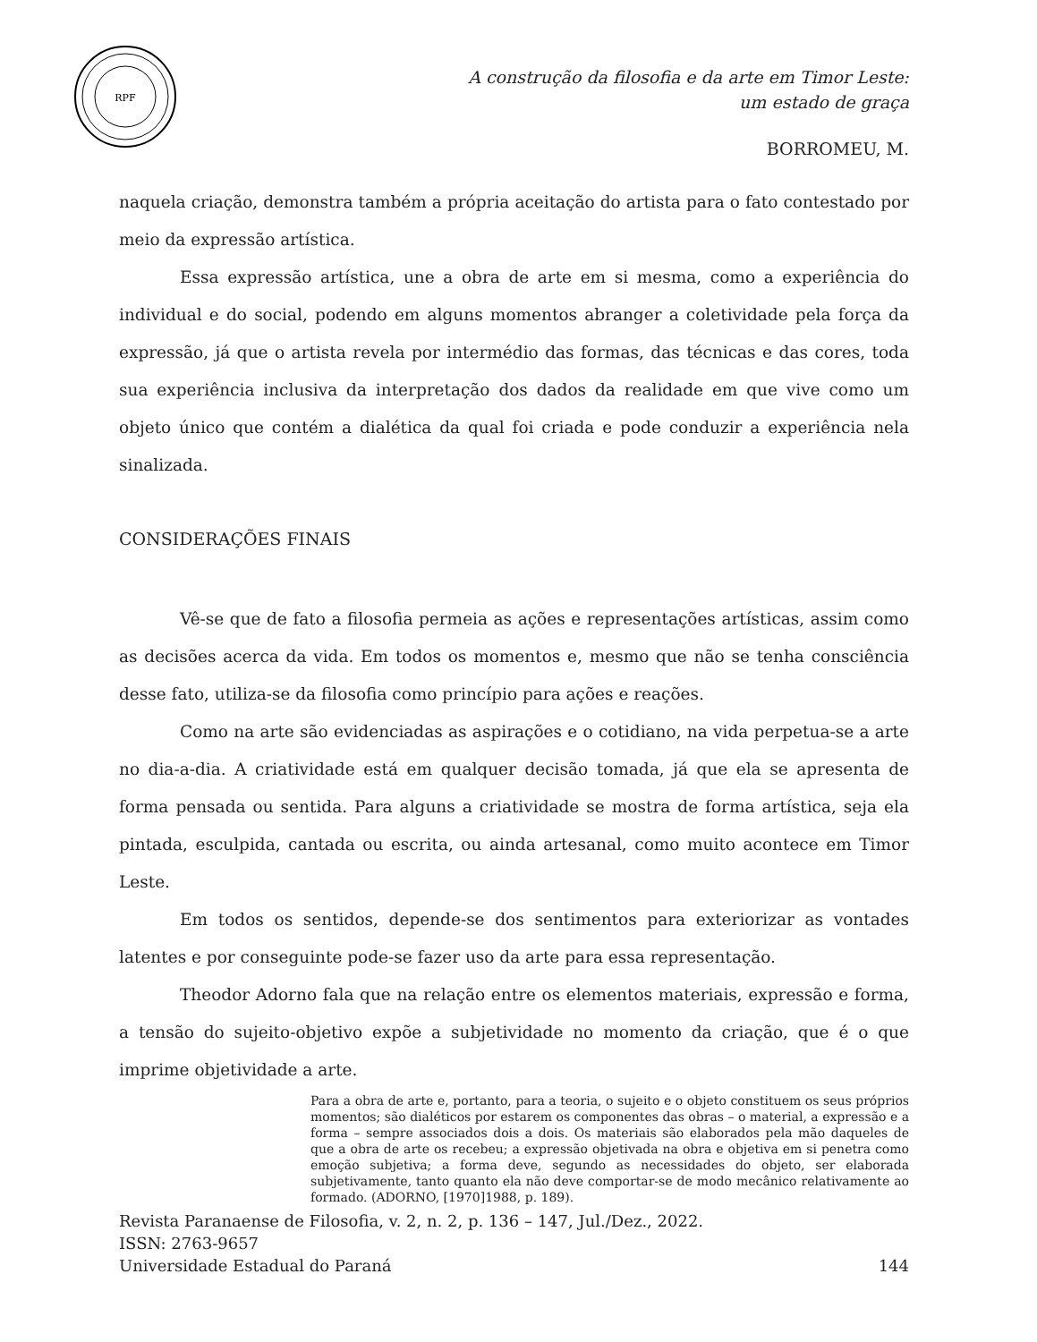RPF
A construção da filosofia e da arte em Timor Leste:
um estado de graça
BORROMEU, M.
naquela criação, demonstra também a própria aceitação do artista para o fato contestado por meio da expressão artística.
Essa expressão artística, une a obra de arte em si mesma, como a experiência do individual e do social, podendo em alguns momentos abranger a coletividade pela força da expressão, já que o artista revela por intermédio das formas, das técnicas e das cores, toda sua experiência inclusiva da interpretação dos dados da realidade em que vive como um objeto único que contém a dialética da qual foi criada e pode conduzir a experiência nela sinalizada.
CONSIDERAÇÕES FINAIS
Vê-se que de fato a filosofia permeia as ações e representações artísticas, assim como as decisões acerca da vida. Em todos os momentos e, mesmo que não se tenha consciência desse fato, utiliza-se da filosofia como princípio para ações e reações.
Como na arte são evidenciadas as aspirações e o cotidiano, na vida perpetua-se a arte no dia-a-dia. A criatividade está em qualquer decisão tomada, já que ela se apresenta de forma pensada ou sentida. Para alguns a criatividade se mostra de forma artística, seja ela pintada, esculpida, cantada ou escrita, ou ainda artesanal, como muito acontece em Timor Leste.
Em todos os sentidos, depende-se dos sentimentos para exteriorizar as vontades latentes e por conseguinte pode-se fazer uso da arte para essa representação.
Theodor Adorno fala que na relação entre os elementos materiais, expressão e forma, a tensão do sujeito-objetivo expõe a subjetividade no momento da criação, que é o que imprime objetividade a arte.
Para a obra de arte e, portanto, para a teoria, o sujeito e o objeto constituem os seus próprios momentos; são dialéticos por estarem os componentes das obras – o material, a expressão e a forma – sempre associados dois a dois. Os materiais são elaborados pela mão daqueles de que a obra de arte os recebeu; a expressão objetivada na obra e objetiva em si penetra como emoção subjetiva; a forma deve, segundo as necessidades do objeto, ser elaborada subjetivamente, tanto quanto ela não deve comportar-se de modo mecânico relativamente ao formado. (ADORNO, [1970]1988, p. 189).
Revista Paranaense de Filosofia, v. 2, n. 2, p. 136 – 147, Jul./Dez., 2022.
ISSN: 2763-9657
Universidade Estadual do Paraná 144